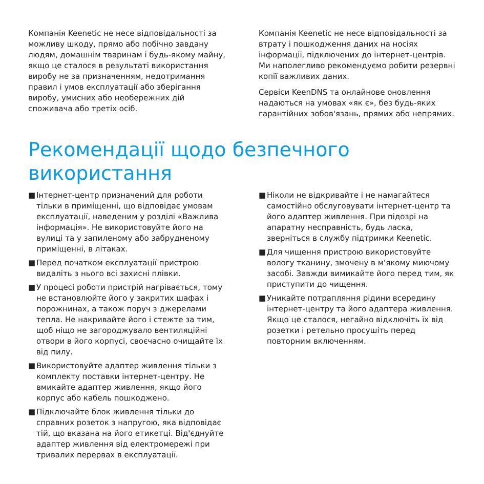Компанія Keenetic не несе відповідальності за можливу шкоду, прямо або побічно завдану людям, домашнім тваринам і будь-якому майну, якщо це сталося в результаті використання виробу не за призначенням, недотримання правил і умов експлуатації або зберігання виробу, умисних або необережних дій споживача або третіх осіб.
Компанія Keenetic не несе відповідальності за втрату і пошкодження даних на носіях інформації, підключених до інтернет-центрів. Ми наполегливо рекомендуємо робити резервні копії важливих даних.
Сервіси KeenDNS та онлайнове оновлення надаються на умовах «як є», без будь-яких гарантійних зобов'язань, прямих або непрямих.
Рекомендації щодо безпечного використання
■ Інтернет-центр призначений для роботи тільки в приміщенні, що відповідає умовам експлуатації, наведеним у розділі «Важлива інформація». Не використовуйте його на вулиці та у запиленому або забрудненому приміщенні, в літаках.
■ Перед початком експлуатації пристрою видаліть з нього всі захисні плівки.
■ У процесі роботи пристрій нагрівається, тому не встановлюйте його у закритих шафах і порожнинах, а також поруч з джерелами тепла. Не накривайте його і стежте за тим, щоб ніщо не загороджувало вентиляційні отвори в його корпусі, своєчасно очищайте їх від пилу.
■ Використовуйте адаптер живлення тільки з комплекту поставки інтернет-центру. Не вмикайте адаптер живлення, якщо його корпус або кабель пошкоджено.
■ Підключайте блок живлення тільки до справних розеток з напругою, яка відповідає тій, що вказана на його етикетці. Від'єднуйте адаптер живлення від електромережі при тривалих перервах в експлуатації.
■ Ніколи не відкривайте і не намагайтеся самостійно обслуговувати інтернет-центр та його адаптер живлення. При підозрі на апаратну несправність, будь ласка, зверніться в службу підтримки Keenetic.
■ Для чищення пристрою використовуйте вологу тканину, змочену в м'якому миючому засобі. Завжди вимикайте його перед тим, як приступити до чищення.
■ Уникайте потрапляння рідини всередину інтернет-центру та його адаптера живлення. Якщо це сталося, негайно відключіть їх від розетки і ретельно просушіть перед повторним включенням.